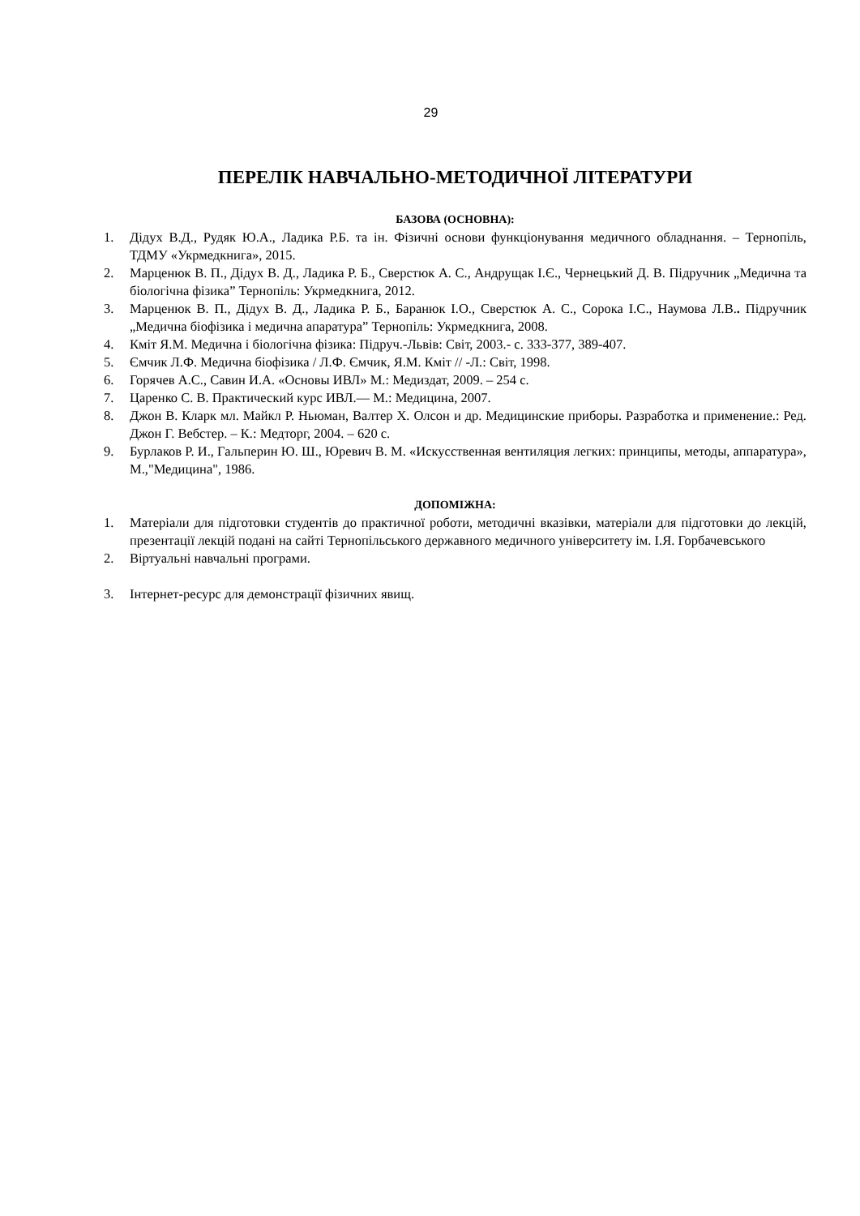29
ПЕРЕЛІК НАВЧАЛЬНО-МЕТОДИЧНОЇ ЛІТЕРАТУРИ
БАЗОВА (ОСНОВНА):
1. Дідух В.Д., Рудяк Ю.А., Ладика Р.Б. та ін. Фізичні основи функціонування медичного обладнання. – Тернопіль, ТДМУ «Укрмедкнига», 2015.
2. Марценюк В. П., Дідух В. Д., Ладика Р. Б., Сверстюк А. С., Андрущак І.Є., Чернецький Д. В. Підручник „Медична та біологічна фізика” Тернопіль: Укрмедкнига, 2012.
3. Марценюк В. П., Дідух В. Д., Ладика Р. Б., Баранюк І.О., Сверстюк А. С., Сорока І.С., Наумова Л.В.. Підручник „Медична біофізика і медична апаратура” Тернопіль: Укрмедкнига, 2008.
4. Кміт Я.М. Медична і біологічна фізика: Підруч.-Львів: Світ, 2003.- с. 333-377, 389-407.
5. Ємчик Л.Ф. Медична біофізика / Л.Ф. Ємчик, Я.М. Кміт // -Л.: Світ, 1998.
6. Горячев А.С., Савин И.А. «Основы ИВЛ» М.: Медиздат, 2009. – 254 с.
7. Царенко С. В. Практический курс ИВЛ.— М.: Медицина, 2007.
8. Джон В. Кларк мл. Майкл Р. Ньюман, Валтер Х. Олсон и др. Медицинские приборы. Разработка и применение.: Ред. Джон Г. Вебстер. – К.: Медторг, 2004. – 620 с.
9. Бурлаков Р. И., Гальперин Ю. Ш., Юревич В. М. «Искусственная вентиляция легких: принципы, методы, аппаратура», М.,"Медицина", 1986.
ДОПОМІЖНА:
1. Матеріали для підготовки студентів до практичної роботи, методичні вказівки, матеріали для підготовки до лекцій, презентації лекцій подані на сайті Тернопільського державного медичного університету ім. І.Я. Горбачевського
2. Віртуальні навчальні програми.
3. Інтернет-ресурс для демонстрації фізичних явищ.